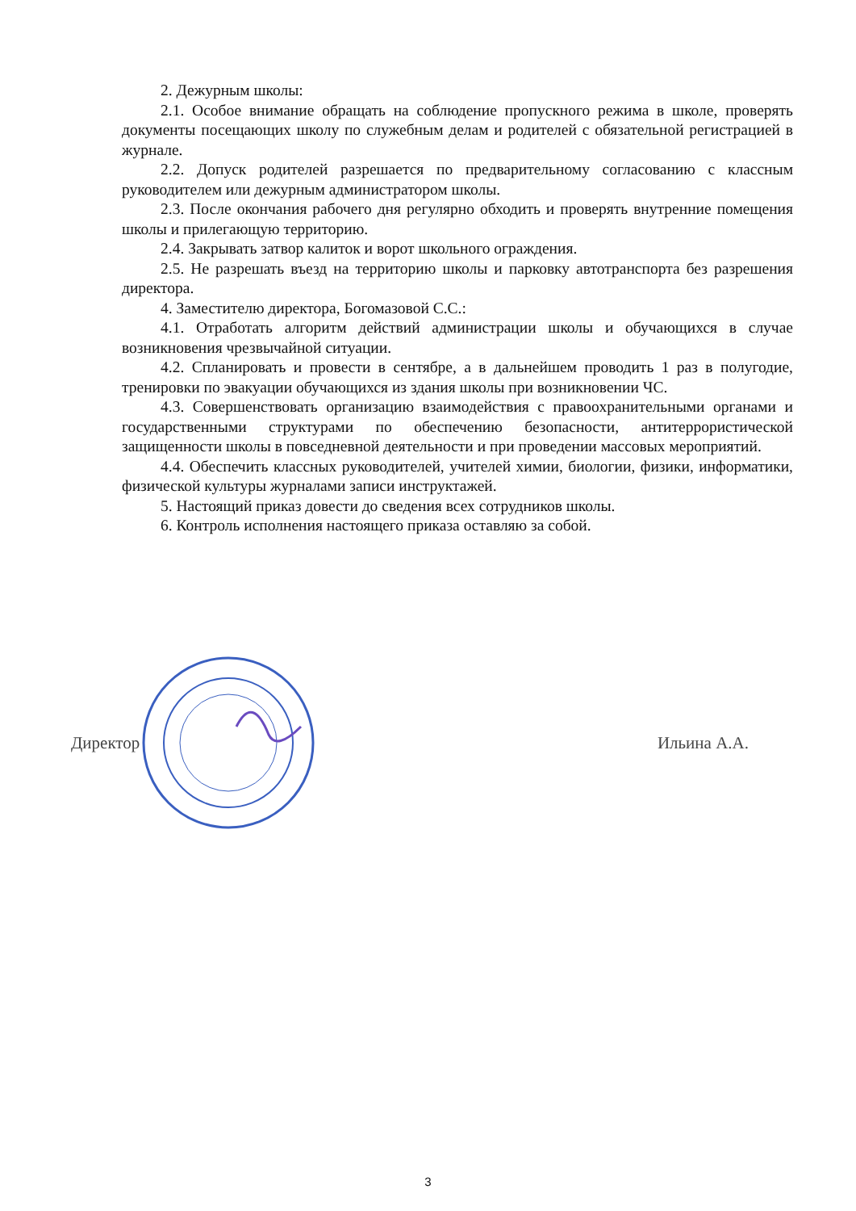2. Дежурным школы:
2.1. Особое внимание обращать на соблюдение пропускного режима в школе, проверять документы посещающих школу по служебным делам и родителей с обязательной регистрацией в журнале.
2.2. Допуск родителей разрешается по предварительному согласованию с классным руководителем или дежурным администратором школы.
2.3. После окончания рабочего дня регулярно обходить и проверять внутренние помещения школы и прилегающую территорию.
2.4. Закрывать затвор калиток и ворот школьного ограждения.
2.5. Не разрешать въезд на территорию школы и парковку автотранспорта без разрешения директора.
4. Заместителю директора, Богомазовой С.С.:
4.1. Отработать алгоритм действий администрации школы и обучающихся в случае возникновения чрезвычайной ситуации.
4.2. Спланировать и провести в сентябре, а в дальнейшем проводить 1 раз в полугодие, тренировки по эвакуации обучающихся из здания школы при возникновении ЧС.
4.3. Совершенствовать организацию взаимодействия с правоохранительными органами и государственными структурами по обеспечению безопасности, антитеррористической защищенности школы в повседневной деятельности и при проведении массовых мероприятий.
4.4. Обеспечить классных руководителей, учителей химии, биологии, физики, информатики, физической культуры журналами записи инструктажей.
5. Настоящий приказ довести до сведения всех сотрудников школы.
6. Контроль исполнения настоящего приказа оставляю за собой.
Директор Ильина А.А.
3